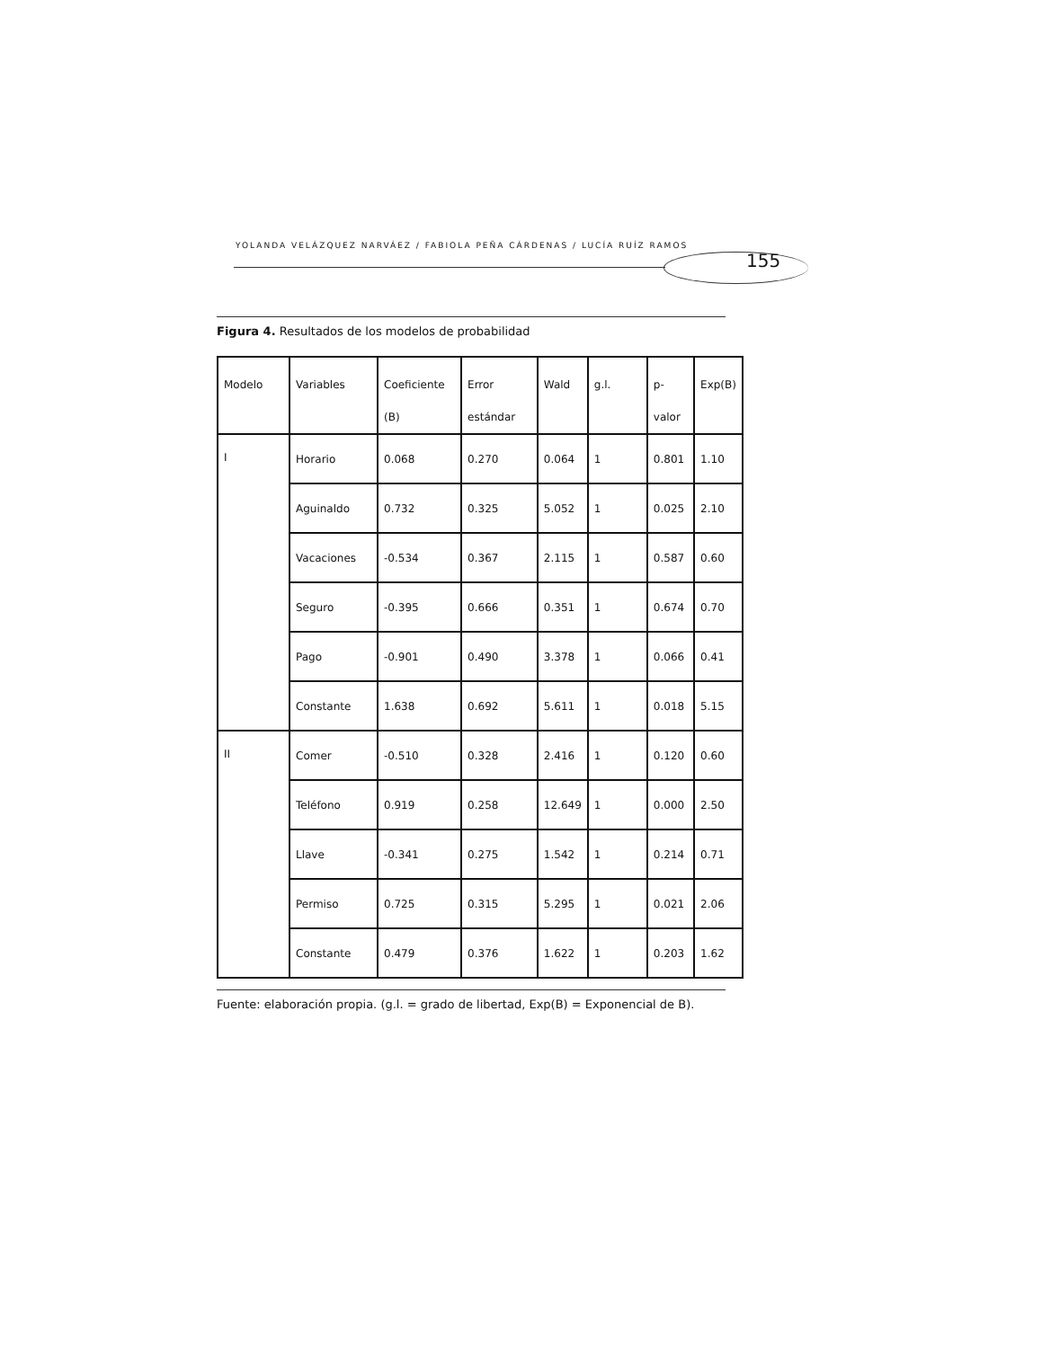YOLANDA VELÁZQUEZ NARVÁEZ / FABIOLA PEÑA CÁRDENAS / LUCÍA RUÍZ RAMOS
155
Figura 4. Resultados de los modelos de probabilidad
| Modelo | Variables | Coeficiente (B) | Error estándar | Wald | g.l. | p-valor | Exp(B) |
| I | Horario | 0.068 | 0.270 | 0.064 | 1 | 0.801 | 1.10 |
| | Aguinaldo | 0.732 | 0.325 | 5.052 | 1 | 0.025 | 2.10 |
| | Vacaciones | -0.534 | 0.367 | 2.115 | 1 | 0.587 | 0.60 |
| | Seguro | -0.395 | 0.666 | 0.351 | 1 | 0.674 | 0.70 |
| | Pago | -0.901 | 0.490 | 3.378 | 1 | 0.066 | 0.41 |
| | Constante | 1.638 | 0.692 | 5.611 | 1 | 0.018 | 5.15 |
| II | Comer | -0.510 | 0.328 | 2.416 | 1 | 0.120 | 0.60 |
| | Teléfono | 0.919 | 0.258 | 12.649 | 1 | 0.000 | 2.50 |
| | Llave | -0.341 | 0.275 | 1.542 | 1 | 0.214 | 0.71 |
| | Permiso | 0.725 | 0.315 | 5.295 | 1 | 0.021 | 2.06 |
| | Constante | 0.479 | 0.376 | 1.622 | 1 | 0.203 | 1.62 |
Fuente: elaboración propia. (g.l. = grado de libertad, Exp(B) = Exponencial de B).